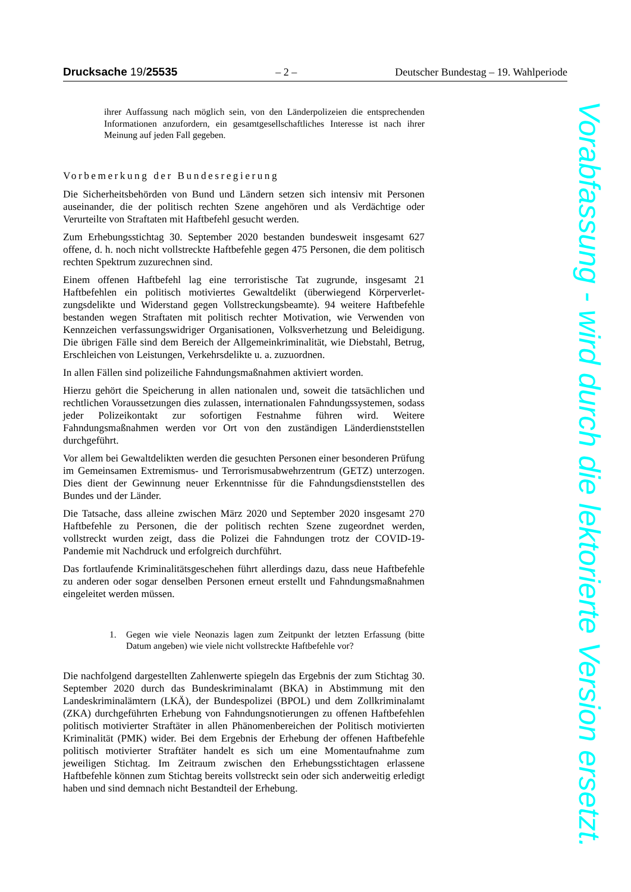Drucksache 19/25535 – 2 – Deutscher Bundestag – 19. Wahlperiode
ihrer Auffassung nach möglich sein, von den Länderpolizeien die entsprechen­den Informationen anzufordern, ein gesamtgesellschaftliches Interesse ist nach ihrer Meinung auf jeden Fall gegeben.
Vorbemerkung der Bundesregierung
Die Sicherheitsbehörden von Bund und Ländern setzen sich intensiv mit Perso­nen auseinander, die der politisch rechten Szene angehören und als Verdächtige oder Verurteilte von Straftaten mit Haftbefehl gesucht werden.
Zum Erhebungsstichtag 30. September 2020 bestanden bundesweit insgesamt 627 offene, d. h. noch nicht vollstreckte Haftbefehle gegen 475 Personen, die dem politisch rechten Spektrum zuzurechnen sind.
Einem offenen Haftbefehl lag eine terroristische Tat zugrunde, insgesamt 21 Haftbefehlen ein politisch motiviertes Gewaltdelikt (überwiegend Körperverlet­zungsdelikte und Widerstand gegen Vollstreckungsbeamte). 94 weitere Haftbe­fehle bestanden wegen Straftaten mit politisch rechter Motivation, wie Verwen­den von Kennzeichen verfassungswidriger Organisationen, Volksverhetzung und Beleidigung. Die übrigen Fälle sind dem Bereich der Allgemeinkriminali­tät, wie Diebstahl, Betrug, Erschleichen von Leistungen, Verkehrsdelikte u. a. zuzuordnen.
In allen Fällen sind polizeiliche Fahndungsmaßnahmen aktiviert worden.
Hierzu gehört die Speicherung in allen nationalen und, soweit die tatsächlichen und rechtlichen Voraussetzungen dies zulassen, internationalen Fahndungssys­temen, sodass jeder Polizeikontakt zur sofortigen Festnahme führen wird. Wei­tere Fahndungsmaßnahmen werden vor Ort von den zuständigen Länderdienst­stellen durchgeführt.
Vor allem bei Gewaltdelikten werden die gesuchten Personen einer besonderen Prüfung im Gemeinsamen Extremismus- und Terrorismusabwehrzentrum (GETZ) unterzogen. Dies dient der Gewinnung neuer Erkenntnisse für die Fahndungsdienststellen des Bundes und der Länder.
Die Tatsache, dass alleine zwischen März 2020 und September 2020 insgesamt 270 Haftbefehle zu Personen, die der politisch rechten Szene zugeordnet wer­den, vollstreckt wurden zeigt, dass die Polizei die Fahndungen trotz der COVID-19-Pandemie mit Nachdruck und erfolgreich durchführt.
Das fortlaufende Kriminalitätsgeschehen führt allerdings dazu, dass neue Haft­befehle zu anderen oder sogar denselben Personen erneut erstellt und Fahn­dungsmaßnahmen eingeleitet werden müssen.
1. Gegen wie viele Neonazis lagen zum Zeitpunkt der letzten Erfassung (bitte Datum angeben) wie viele nicht vollstreckte Haftbefehle vor?
Die nachfolgend dargestellten Zahlenwerte spiegeln das Ergebnis der zum Stichtag 30. September 2020 durch das Bundeskriminalamt (BKA) in Abstim­mung mit den Landeskriminalämtern (LKÄ), der Bundespolizei (BPOL) und dem Zollkriminalamt (ZKA) durchgeführten Erhebung von Fahndungsnotie­rungen zu offenen Haftbefehlen politisch motivierter Straftäter in allen Phäno­menbereichen der Politisch motivierten Kriminalität (PMK) wider. Bei dem Er­gebnis der Erhebung der offenen Haftbefehle politisch motivierter Straftäter handelt es sich um eine Momentaufnahme zum jeweiligen Stichtag. Im Zeit­raum zwischen den Erhebungsstichtagen erlassene Haftbefehle können zum Stichtag bereits vollstreckt sein oder sich anderweitig erledigt haben und sind demnach nicht Bestandteil der Erhebung.
Vorabfassung - wird durch die lektorierte Version ersetzt.